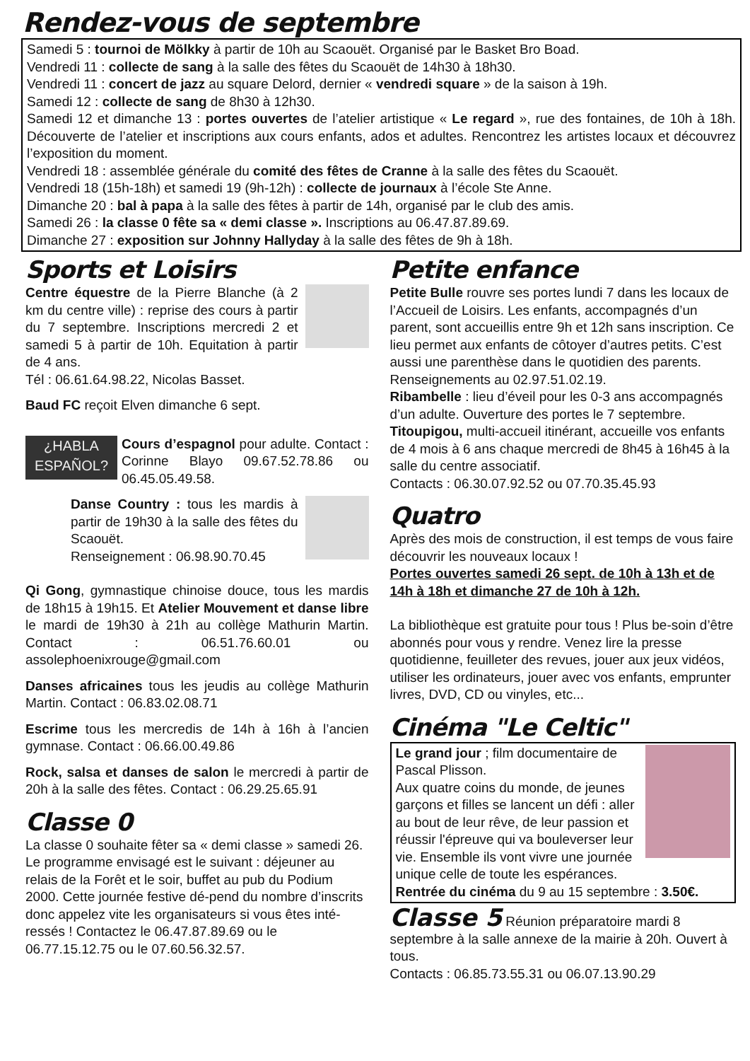Rendez-vous de septembre
Samedi 5 : tournoi de Mölkky à partir de 10h au Scaouët. Organisé par le Basket Bro Boad.
Vendredi 11 : collecte de sang à la salle des fêtes du Scaouët de 14h30 à 18h30.
Vendredi 11 : concert de jazz au square Delord, dernier « vendredi square » de la saison à 19h.
Samedi 12 : collecte de sang de 8h30 à 12h30.
Samedi 12 et dimanche 13 : portes ouvertes de l’atelier artistique « Le regard », rue des fontaines, de 10h à 18h. Découverte de l’atelier et inscriptions aux cours enfants, ados et adultes. Rencontrez les artistes locaux et découvrez l’exposition du moment.
Vendredi 18 : assemblée générale du comité des fêtes de Cranne à la salle des fêtes du Scaouët.
Vendredi 18 (15h-18h) et samedi 19 (9h-12h) : collecte de journaux à l’école Ste Anne.
Dimanche 20 : bal à papa à la salle des fêtes à partir de 14h, organisé par le club des amis.
Samedi 26 : la classe 0 fête sa « demi classe ». Inscriptions au 06.47.87.89.69.
Dimanche 27 : exposition sur Johnny Hallyday à la salle des fêtes de 9h à 18h.
Sports et Loisirs
Centre équestre de la Pierre Blanche (à 2 km du centre ville) : reprise des cours à partir du 7 septembre. Inscriptions mercredi 2 et samedi 5 à partir de 10h. Equitation à partir de 4 ans.
Tél : 06.61.64.98.22, Nicolas Basset.
Baud FC reçoit Elven dimanche 6 sept.
¿HABLA ESPAÑOL? Cours d’espagnol pour adulte. Contact : Corinne Blayo 09.67.52.78.86 ou 06.45.05.49.58.
Danse Country : tous les mardis à partir de 19h30 à la salle des fêtes du Scaouët.
Renseignement : 06.98.90.70.45
Qi Gong, gymnastique chinoise douce, tous les mardis de 18h15 à 19h15. Et Atelier Mouvement et danse libre le mardi de 19h30 à 21h au collège Mathurin Martin. Contact : 06.51.76.60.01 ou assolephoenixrouge@gmail.com
Danses africaines tous les jeudis au collège Mathurin Martin. Contact : 06.83.02.08.71
Escrime tous les mercredis de 14h à 16h à l’ancien gymnase. Contact : 06.66.00.49.86
Rock, salsa et danses de salon le mercredi à partir de 20h à la salle des fêtes. Contact : 06.29.25.65.91
Classe 0
La classe 0 souhaite fêter sa « demi classe » samedi 26. Le programme envisagé est le suivant : déjeuner au relais de la Forêt et le soir, buffet au pub du Podium 2000. Cette journée festive dé-pend du nombre d’inscrits donc appelez vite les organisateurs si vous êtes inté-ressés ! Contactez le 06.47.87.89.69 ou le 06.77.15.12.75 ou le 07.60.56.32.57.
Petite enfance
Petite Bulle rouvre ses portes lundi 7 dans les locaux de l’Accueil de Loisirs. Les enfants, accompagnés d’un parent, sont accueillis entre 9h et 12h sans inscription. Ce lieu permet aux enfants de côtoyer d’autres petits. C’est aussi une parenthèse dans le quotidien des parents. Renseignements au 02.97.51.02.19.
Ribambelle : lieu d’éveil pour les 0-3 ans accompagnés d’un adulte. Ouverture des portes le 7 septembre.
Titoupigou, multi-accueil itinérant, accueille vos enfants de 4 mois à 6 ans chaque mercredi de 8h45 à 16h45 à la salle du centre associatif.
Contacts : 06.30.07.92.52 ou 07.70.35.45.93
Quatro
Après des mois de construction, il est temps de vous faire découvrir les nouveaux locaux !
Portes ouvertes samedi 26 sept. de 10h à 13h et de 14h à 18h et dimanche 27 de 10h à 12h.
La bibliothèque est gratuite pour tous ! Plus be-soin d’être abonnés pour vous y rendre. Venez lire la presse quotidienne, feuilleter des revues, jouer aux jeux vidéos, utiliser les ordinateurs, jouer avec vos enfants, emprunter livres, DVD, CD ou vinyles, etc...
Cinéma "Le Celtic"
Le grand jour ; film documentaire de Pascal Plisson.
Aux quatre coins du monde, de jeunes garçons et filles se lancent un défi : aller au bout de leur rêve, de leur passion et réussir l'épreuve qui va bouleverser leur vie. Ensemble ils vont vivre une journée unique celle de toute les espérances.
Rentrée du cinéma du 9 au 15 septembre : 3.50€.
Classe 5 Réunion préparatoire mardi 8 septembre à la salle annexe de la mairie à 20h. Ouvert à tous.
Contacts : 06.85.73.55.31 ou 06.07.13.90.29